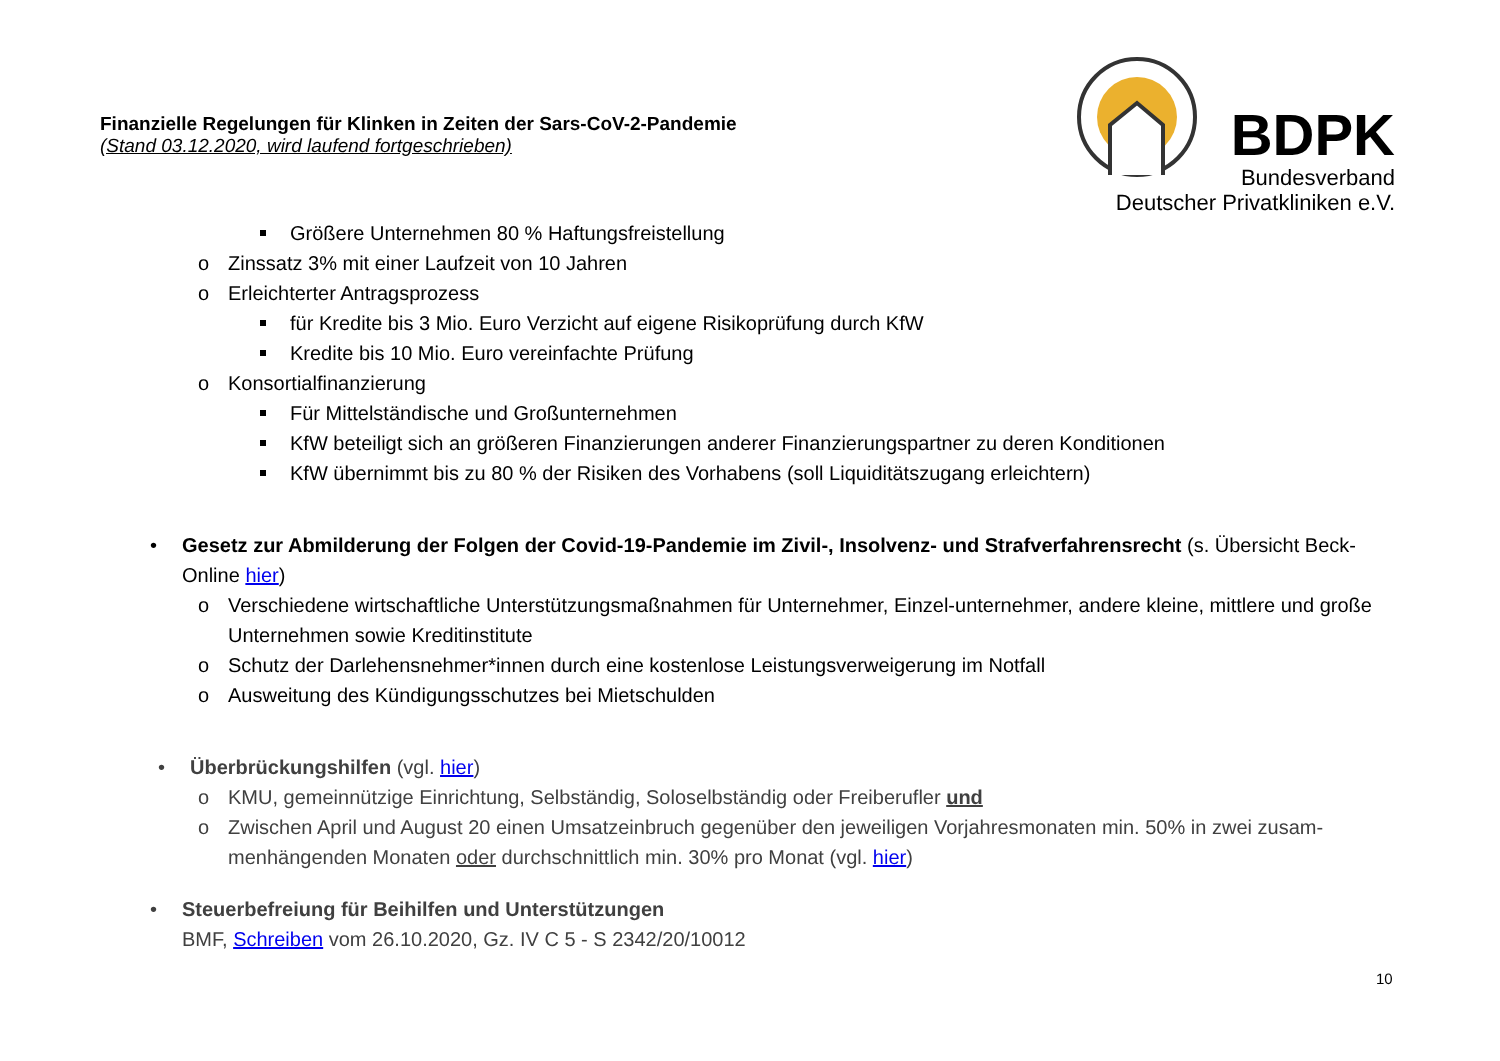Finanzielle Regelungen für Klinken in Zeiten der Sars-CoV-2-Pandemie
(Stand 03.12.2020, wird laufend fortgeschrieben)
BDPK
Bundesverband
Deutscher Privatkliniken e.V.
Größere Unternehmen 80 % Haftungsfreistellung
o Zinssatz 3% mit einer Laufzeit von 10 Jahren
o Erleichterter Antragsprozess
für Kredite bis 3 Mio. Euro Verzicht auf eigene Risikoprüfung durch KfW
Kredite bis 10 Mio. Euro vereinfachte Prüfung
o Konsortialfinanzierung
Für Mittelständische und Großunternehmen
KfW beteiligt sich an größeren Finanzierungen anderer Finanzierungspartner zu deren Konditionen
KfW übernimmt bis zu 80 % der Risiken des Vorhabens (soll Liquiditätszugang erleichtern)
• Gesetz zur Abmilderung der Folgen der Covid-19-Pandemie im Zivil-, Insolvenz- und Strafverfahrensrecht (s. Übersicht Beck-Online hier)
o Verschiedene wirtschaftliche Unterstützungsmaßnahmen für Unternehmer, Einzel-unternehmer, andere kleine, mittlere und große Unternehmen sowie Kreditinstitute
o Schutz der Darlehensnehmer*innen durch eine kostenlose Leistungsverweigerung im Notfall
o Ausweitung des Kündigungsschutzes bei Mietschulden
• Überbrückungshilfen (vgl. hier)
o KMU, gemeinnützige Einrichtung, Selbständig, Soloselbständig oder Freiberufler und
o Zwischen April und August 20 einen Umsatzeinbruch gegenüber den jeweiligen Vorjahresmonaten min. 50% in zwei zusam-menhängenden Monaten oder durchschnittlich min. 30% pro Monat (vgl. hier)
• Steuerbefreiung für Beihilfen und Unterstützungen
BMF, Schreiben vom 26.10.2020, Gz. IV C 5 - S 2342/20/10012
10